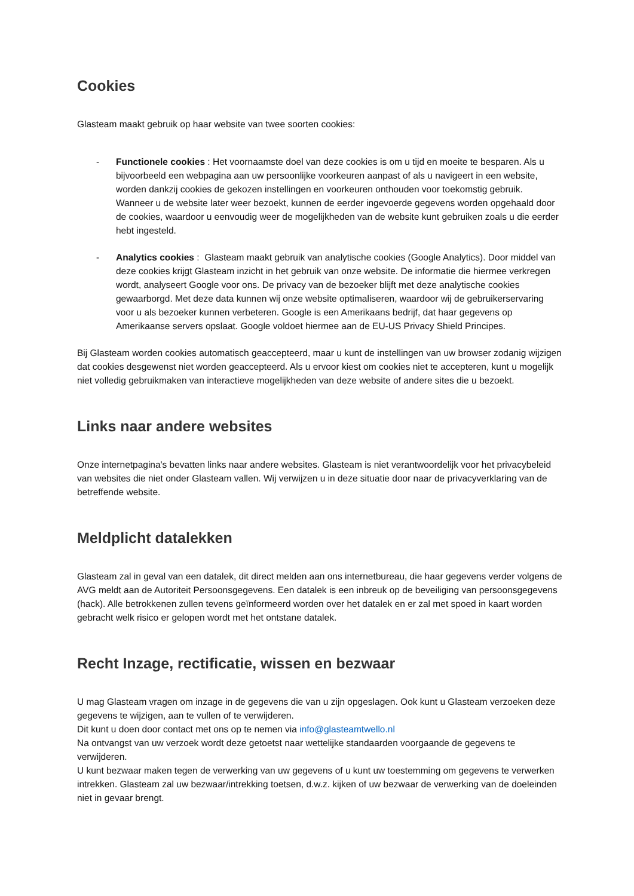Cookies
Glasteam maakt gebruik op haar website van twee soorten cookies:
- Functionele cookies : Het voornaamste doel van deze cookies is om u tijd en moeite te besparen. Als u bijvoorbeeld een webpagina aan uw persoonlijke voorkeuren aanpast of als u navigeert in een website, worden dankzij cookies de gekozen instellingen en voorkeuren onthouden voor toekomstig gebruik. Wanneer u de website later weer bezoekt, kunnen de eerder ingevoerde gegevens worden opgehaald door de cookies, waardoor u eenvoudig weer de mogelijkheden van de website kunt gebruiken zoals u die eerder hebt ingesteld.
- Analytics cookies : Glasteam maakt gebruik van analytische cookies (Google Analytics). Door middel van deze cookies krijgt Glasteam inzicht in het gebruik van onze website. De informatie die hiermee verkregen wordt, analyseert Google voor ons. De privacy van de bezoeker blijft met deze analytische cookies gewaarborgd. Met deze data kunnen wij onze website optimaliseren, waardoor wij de gebruikerservaring voor u als bezoeker kunnen verbeteren. Google is een Amerikaans bedrijf, dat haar gegevens op Amerikaanse servers opslaat. Google voldoet hiermee aan de EU-US Privacy Shield Principes.
Bij Glasteam worden cookies automatisch geaccepteerd, maar u kunt de instellingen van uw browser zodanig wijzigen dat cookies desgewenst niet worden geaccepteerd. Als u ervoor kiest om cookies niet te accepteren, kunt u mogelijk niet volledig gebruikmaken van interactieve mogelijkheden van deze website of andere sites die u bezoekt.
Links naar andere websites
Onze internetpagina's bevatten links naar andere websites. Glasteam is niet verantwoordelijk voor het privacybeleid van websites die niet onder Glasteam vallen. Wij verwijzen u in deze situatie door naar de privacyverklaring van de betreffende website.
Meldplicht datalekken
Glasteam zal in geval van een datalek, dit direct melden aan ons internetbureau, die haar gegevens verder volgens de AVG meldt aan de Autoriteit Persoonsgegevens. Een datalek is een inbreuk op de beveiliging van persoonsgegevens (hack). Alle betrokkenen zullen tevens geïnformeerd worden over het datalek en er zal met spoed in kaart worden gebracht welk risico er gelopen wordt met het ontstane datalek.
Recht Inzage, rectificatie, wissen en bezwaar
U mag Glasteam vragen om inzage in de gegevens die van u zijn opgeslagen. Ook kunt u Glasteam verzoeken deze gegevens te wijzigen, aan te vullen of te verwijderen.
Dit kunt u doen door contact met ons op te nemen via info@glasteamtwello.nl
Na ontvangst van uw verzoek wordt deze getoetst naar wettelijke standaarden voorgaande de gegevens te verwijderen.
U kunt bezwaar maken tegen de verwerking van uw gegevens of u kunt uw toestemming om gegevens te verwerken intrekken. Glasteam zal uw bezwaar/intrekking toetsen, d.w.z. kijken of uw bezwaar de verwerking van de doeleinden niet in gevaar brengt.